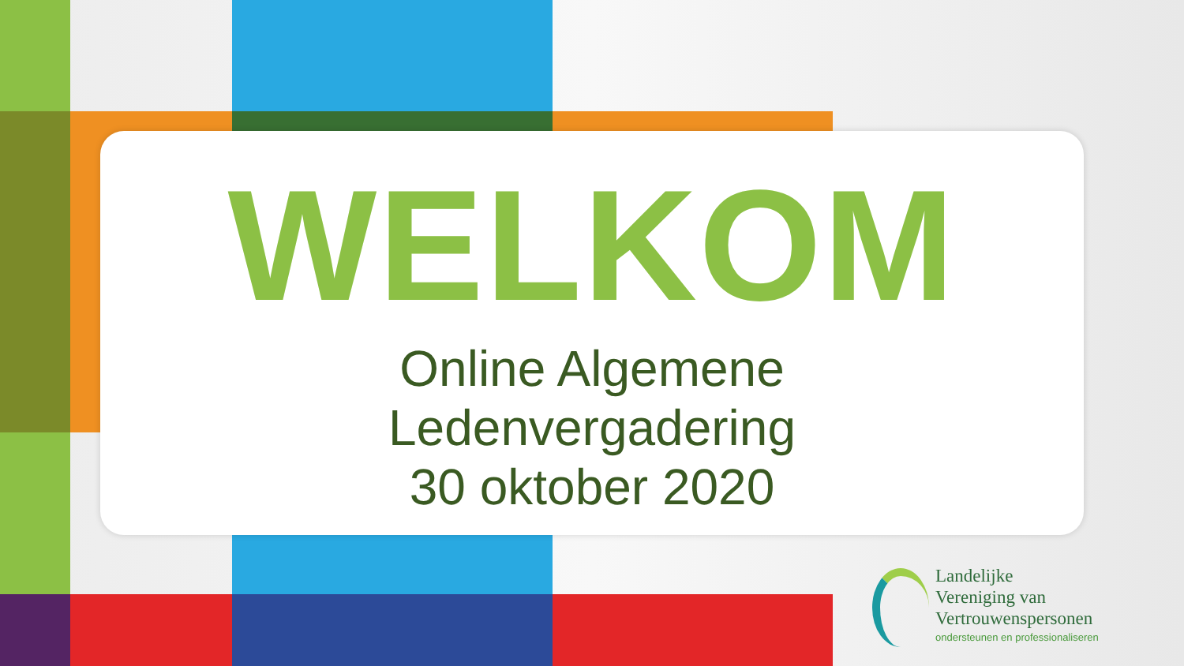WELKOM
Online Algemene
Ledenvergadering
30 oktober 2020
Landelijke
Vereniging van
Vertrouwenspersonen
ondersteunen en professionaliseren